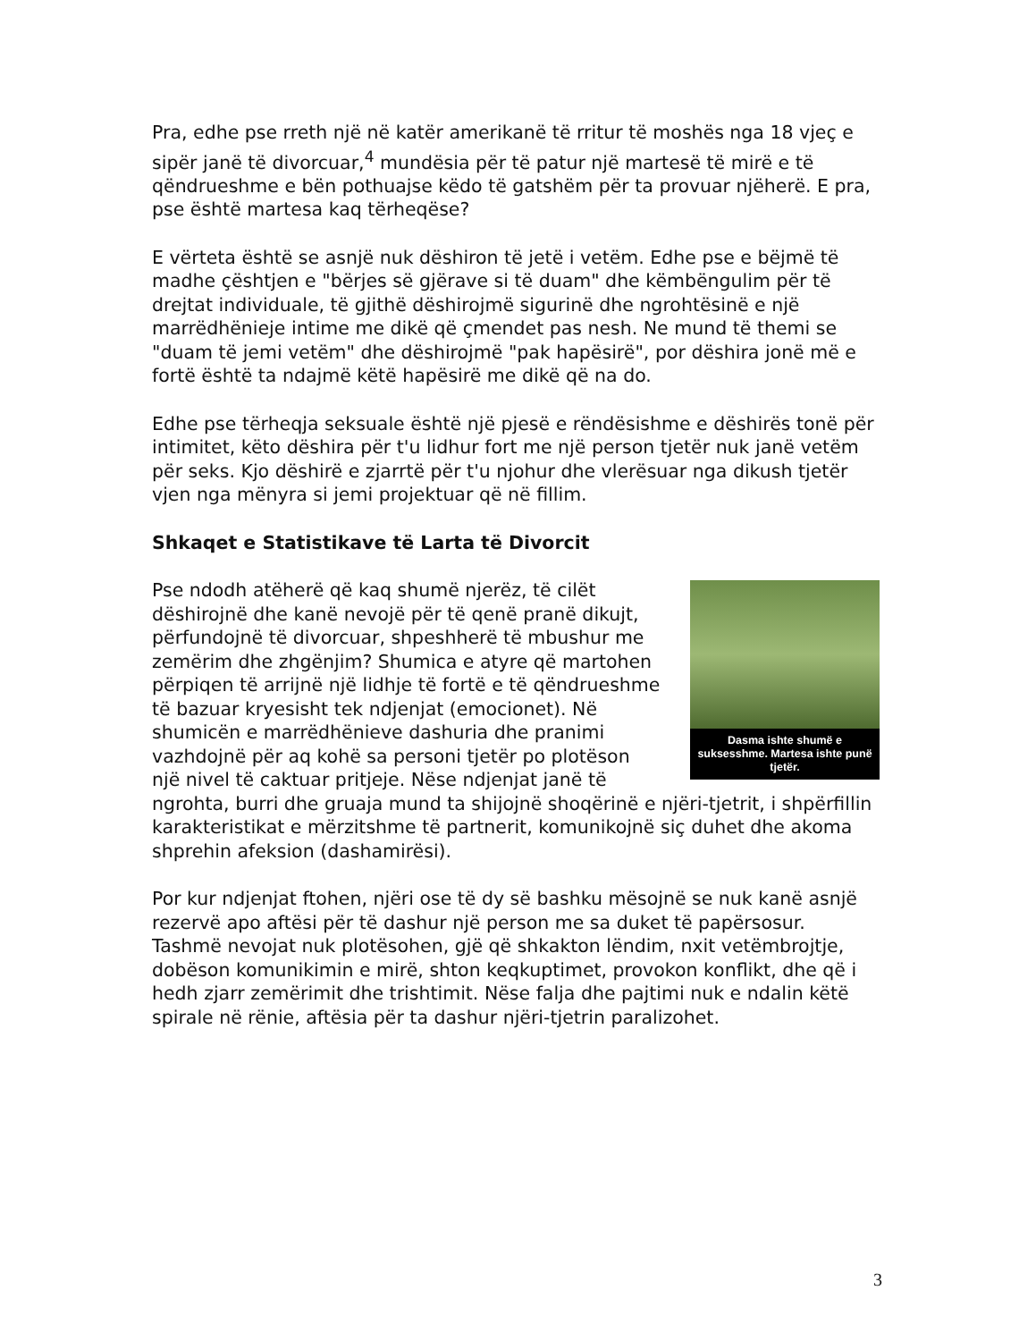Pra, edhe pse rreth një në katër amerikanë të rritur të moshës nga 18 vjeç e sipër janë të divorcuar,<sup>4</sup> mundësia për të patur një martesë të mirë e të qëndrueshme e bën pothuajse këdo të gatshëm për ta provuar njëherë. E pra, pse është martesa kaq tërheqëse?
E vërteta është se asnjë nuk dëshiron të jetë i vetëm. Edhe pse e bëjmë të madhe çështjen e "bërjes së gjërave si të duam" dhe këmbëngulim për të drejtat individuale, të gjithë dëshirojmë sigurinë dhe ngrohtësinë e një marrëdhënieje intime me dikë që çmendet pas nesh. Ne mund të themi se "duam të jemi vetëm" dhe dëshirojmë "pak hapësirë", por dëshira jonë më e fortë është ta ndajmë këtë hapësirë me dikë që na do.
Edhe pse tërheqja seksuale është një pjesë e rëndësishme e dëshirës tonë për intimitet, këto dëshira për t'u lidhur fort me një person tjetër nuk janë vetëm për seks. Kjo dëshirë e zjarrtë për t'u njohur dhe vlerësuar nga dikush tjetër vjen nga mënyra si jemi projektuar që në fillim.
Shkaqet e Statistikave të Larta të Divorcit
Dasma ishte shumë e suksesshme. Martesa ishte punë tjetër.
Pse ndodh atëherë që kaq shumë njerëz, të cilët dëshirojnë dhe kanë nevojë për të qenë pranë dikujt, përfundojnë të divorcuar, shpeshherë të mbushur me zemërim dhe zhgënjim? Shumica e atyre që martohen përpiqen të arrijnë një lidhje të fortë e të qëndrueshme të bazuar kryesisht tek ndjenjat (emocionet). Në shumicën e marrëdhënieve dashuria dhe pranimi vazhdojnë për aq kohë sa personi tjetër po plotëson një nivel të caktuar pritjeje. Nëse ndjenjat janë të ngrohta, burri dhe gruaja mund ta shijojnë shoqërinë e njëri-tjetrit, i shpërfillin karakteristikat e mërzitshme të partnerit, komunikojnë siç duhet dhe akoma shprehin afeksion (dashamirësi).
Por kur ndjenjat ftohen, njëri ose të dy së bashku mësojnë se nuk kanë asnjë rezervë apo aftësi për të dashur një person me sa duket të papërsosur. Tashmë nevojat nuk plotësohen, gjë që shkakton lëndim, nxit vetëmbrojtje, dobëson komunikimin e mirë, shton keqkuptimet, provokon konflikt, dhe që i hedh zjarr zemërimit dhe trishtimit. Nëse falja dhe pajtimi nuk e ndalin këtë spirale në rënie, aftësia për ta dashur njëri-tjetrin paralizohet.
3